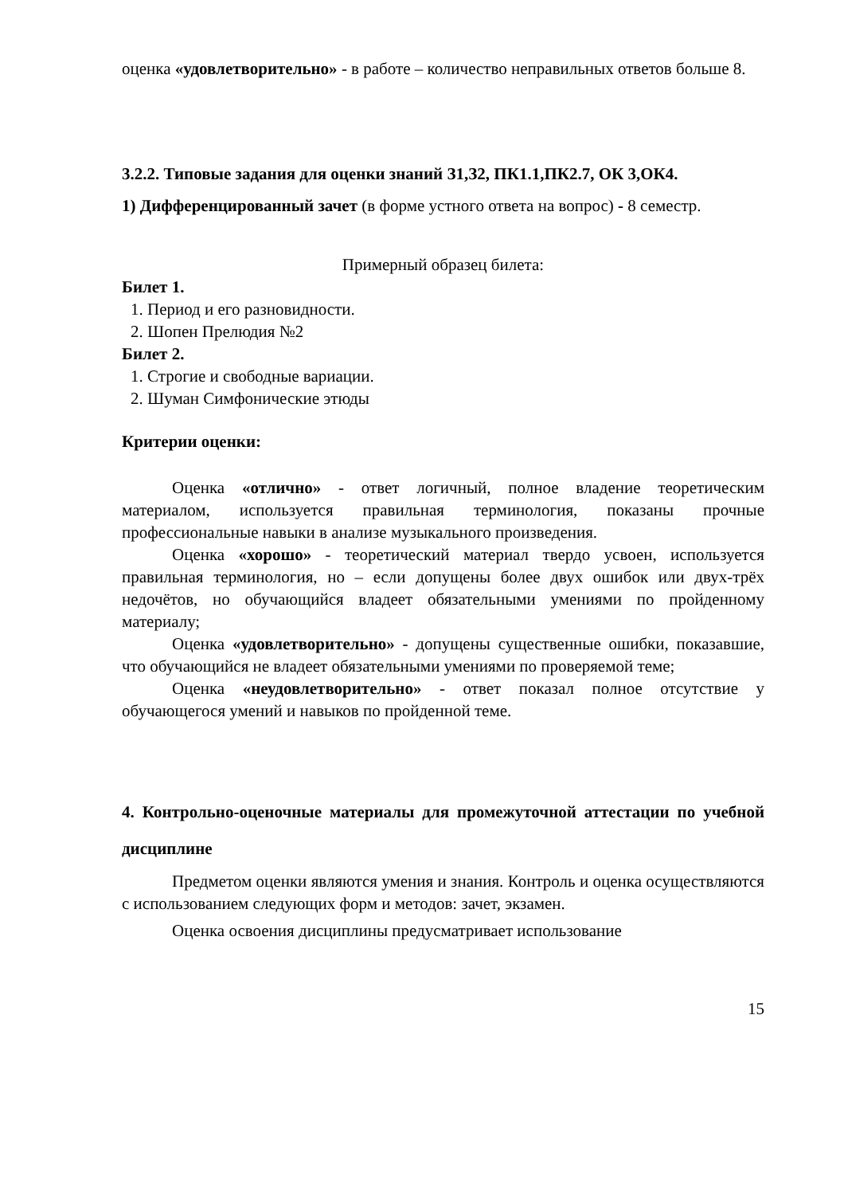оценка «удовлетворительно» - в работе – количество неправильных ответов больше 8.
3.2.2. Типовые задания для оценки знаний З1,З2, ПК1.1,ПК2.7, ОК 3,ОК4.
1) Дифференцированный зачет (в форме устного ответа на вопрос) - 8 семестр.
Примерный образец билета:
Билет 1.
1. Период и его разновидности.
2. Шопен Прелюдия №2
Билет 2.
1. Строгие и свободные вариации.
2. Шуман Симфонические этюды
Критерии оценки:
Оценка «отлично» - ответ логичный, полное владение теоретическим материалом, используется правильная терминология, показаны прочные профессиональные навыки в анализе музыкального произведения.
Оценка «хорошо» - теоретический материал твердо усвоен, используется правильная терминология, но – если допущены более двух ошибок или двух-трёх недочётов, но обучающийся владеет обязательными умениями по пройденному материалу;
Оценка «удовлетворительно» - допущены существенные ошибки, показавшие, что обучающийся не владеет обязательными умениями по проверяемой теме;
Оценка «неудовлетворительно» - ответ показал полное отсутствие у обучающегося умений и навыков по пройденной теме.
4. Контрольно-оценочные материалы для промежуточной аттестации по учебной дисциплине
Предметом оценки являются умения и знания. Контроль и оценка осуществляются с использованием следующих форм и методов: зачет, экзамен.
Оценка освоения дисциплины предусматривает использование
15